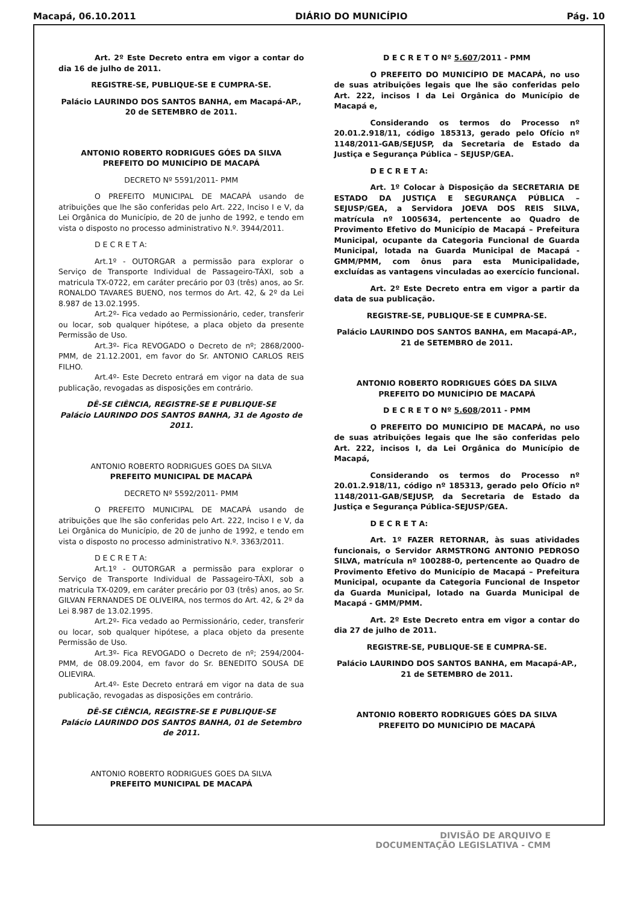Macapá, 06.10.2011 DIÁRIO DO MUNICÍPIO Pág. 10
Art. 2º Este Decreto entra em vigor a contar do dia 16 de julho de 2011.
REGISTRE-SE, PUBLIQUE-SE E CUMPRA-SE.
Palácio LAURINDO DOS SANTOS BANHA, em Macapá-AP., 20 de SETEMBRO de 2011.
ANTONIO ROBERTO RODRIGUES GÓES DA SILVA
PREFEITO DO MUNICÍPIO DE MACAPÁ
DECRETO Nº 5591/2011- PMM
O PREFEITO MUNICIPAL DE MACAPÁ usando de atribuições que lhe são conferidas pelo Art. 222, Inciso I e V, da Lei Orgânica do Município, de 20 de junho de 1992, e tendo em vista o disposto no processo administrativo N.º. 3944/2011.
D E C R E T A:
Art.1º - OUTORGAR a permissão para explorar o Serviço de Transporte Individual de Passageiro-TÁXI, sob a matricula TX-0722, em caráter precário por 03 (três) anos, ao Sr. RONALDO TAVARES BUENO, nos termos do Art. 42, & 2º da Lei 8.987 de 13.02.1995.
Art.2º- Fica vedado ao Permissionário, ceder, transferir ou locar, sob qualquer hipótese, a placa objeto da presente Permissão de Uso.
Art.3º- Fica REVOGADO o Decreto de nº; 2868/2000-PMM, de 21.12.2001, em favor do Sr. ANTONIO CARLOS REIS FILHO.
Art.4º- Este Decreto entrará em vigor na data de sua publicação, revogadas as disposições em contrário.
DÊ-SE CIÊNCIA, REGISTRE-SE E PUBLIQUE-SE
Palácio LAURINDO DOS SANTOS BANHA, 31 de Agosto de 2011.
ANTONIO ROBERTO RODRIGUES GOES DA SILVA
PREFEITO MUNICIPAL DE MACAPÁ
DECRETO Nº 5592/2011- PMM
O PREFEITO MUNICIPAL DE MACAPÁ usando de atribuições que lhe são conferidas pelo Art. 222, Inciso I e V, da Lei Orgânica do Município, de 20 de junho de 1992, e tendo em vista o disposto no processo administrativo N.º. 3363/2011.
D E C R E T A:
Art.1º - OUTORGAR a permissão para explorar o Serviço de Transporte Individual de Passageiro-TÁXI, sob a matricula TX-0209, em caráter precário por 03 (três) anos, ao Sr. GILVAN FERNANDES DE OLIVEIRA, nos termos do Art. 42, & 2º da Lei 8.987 de 13.02.1995.
Art.2º- Fica vedado ao Permissionário, ceder, transferir ou locar, sob qualquer hipótese, a placa objeto da presente Permissão de Uso.
Art.3º- Fica REVOGADO o Decreto de nº; 2594/2004-PMM, de 08.09.2004, em favor do Sr. BENEDITO SOUSA DE OLIEVIRA.
Art.4º- Este Decreto entrará em vigor na data de sua publicação, revogadas as disposições em contrário.
DÊ-SE CIÊNCIA, REGISTRE-SE E PUBLIQUE-SE
Palácio LAURINDO DOS SANTOS BANHA, 01 de Setembro de 2011.
ANTONIO ROBERTO RODRIGUES GOES DA SILVA
PREFEITO MUNICIPAL DE MACAPÁ
D E C R E T O Nº 5.607/2011 - PMM
O PREFEITO DO MUNICÍPIO DE MACAPÁ, no uso de suas atribuições legais que lhe são conferidas pelo Art. 222, incisos I da Lei Orgânica do Município de Macapá e,
Considerando os termos do Processo nº 20.01.2.918/11, código 185313, gerado pelo Ofício nº 1148/2011-GAB/SEJUSP, da Secretaria de Estado da Justiça e Segurança Pública – SEJUSP/GEA.
D E C R E T A:
Art. 1º Colocar à Disposição da SECRETARIA DE ESTADO DA JUSTIÇA E SEGURANÇA PÚBLICA – SEJUSP/GEA, a Servidora JOEVA DOS REIS SILVA, matrícula nº 1005634, pertencente ao Quadro de Provimento Efetivo do Município de Macapá – Prefeitura Municipal, ocupante da Categoria Funcional de Guarda Municipal, lotada na Guarda Municipal de Macapá - GMM/PMM, com ônus para esta Municipalidade, excluídas as vantagens vinculadas ao exercício funcional.
Art. 2º Este Decreto entra em vigor a partir da data de sua publicação.
REGISTRE-SE, PUBLIQUE-SE E CUMPRA-SE.
Palácio LAURINDO DOS SANTOS BANHA, em Macapá-AP., 21 de SETEMBRO de 2011.
ANTONIO ROBERTO RODRIGUES GÓES DA SILVA
PREFEITO DO MUNICÍPIO DE MACAPÁ
D E C R E T O Nº 5.608/2011 - PMM
O PREFEITO DO MUNICÍPIO DE MACAPÁ, no uso de suas atribuições legais que lhe são conferidas pelo Art. 222, incisos I, da Lei Orgânica do Município de Macapá,
Considerando os termos do Processo nº 20.01.2.918/11, código nº 185313, gerado pelo Ofício nº 1148/2011-GAB/SEJUSP, da Secretaria de Estado da Justiça e Segurança Pública-SEJUSP/GEA.
D E C R E T A:
Art. 1º FAZER RETORNAR, às suas atividades funcionais, o Servidor ARMSTRONG ANTONIO PEDROSO SILVA, matrícula nº 100288-0, pertencente ao Quadro de Provimento Efetivo do Município de Macapá – Prefeitura Municipal, ocupante da Categoria Funcional de Inspetor da Guarda Municipal, lotado na Guarda Municipal de Macapá - GMM/PMM.
Art. 2º Este Decreto entra em vigor a contar do dia 27 de julho de 2011.
REGISTRE-SE, PUBLIQUE-SE E CUMPRA-SE.
Palácio LAURINDO DOS SANTOS BANHA, em Macapá-AP., 21 de SETEMBRO de 2011.
ANTONIO ROBERTO RODRIGUES GÓES DA SILVA
PREFEITO DO MUNICÍPIO DE MACAPÁ
DIVISÃO DE ARQUIVO E
DOCUMENTAÇÃO LEGISLATIVA - CMM